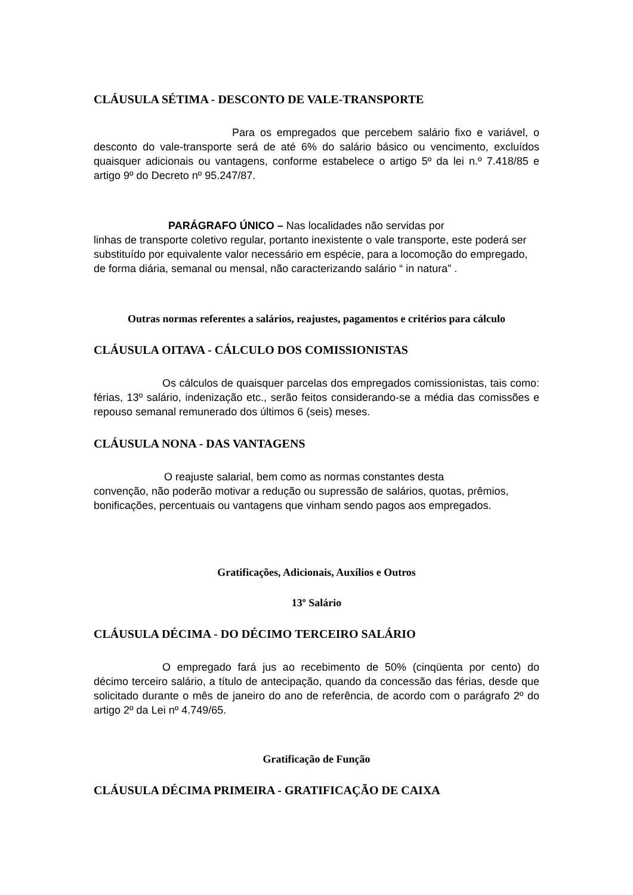CLÁUSULA SÉTIMA - DESCONTO DE VALE-TRANSPORTE
Para os empregados que percebem salário fixo e variável, o desconto do vale-transporte será de até 6% do salário básico ou vencimento, excluídos quaisquer adicionais ou vantagens, conforme estabelece o artigo 5º da lei n.º 7.418/85 e artigo 9º do Decreto nº 95.247/87.
PARÁGRAFO ÚNICO – Nas localidades não servidas por
linhas de transporte coletivo regular, portanto inexistente o vale transporte, este poderá ser substituído por equivalente valor necessário em espécie, para a locomoção do empregado, de forma diária, semanal ou mensal, não caracterizando salário “ in natura” .
Outras normas referentes a salários, reajustes, pagamentos e critérios para cálculo
CLÁUSULA OITAVA - CÁLCULO DOS COMISSIONISTAS
Os cálculos de quaisquer parcelas dos empregados comissionistas, tais como: férias, 13º salário, indenização etc., serão feitos considerando-se a média das comissões e repouso semanal remunerado dos últimos 6 (seis) meses.
CLÁUSULA NONA - DAS VANTAGENS
O reajuste salarial, bem como as normas constantes desta
convenção, não poderão motivar a redução ou supressão de salários, quotas, prêmios, bonificações, percentuais ou vantagens que vinham sendo pagos aos empregados.
Gratificações, Adicionais, Auxílios e Outros
13º Salário
CLÁUSULA DÉCIMA - DO DÉCIMO TERCEIRO SALÁRIO
O empregado fará jus ao recebimento de 50% (cinqüenta por cento) do décimo terceiro salário, a título de antecipação, quando da concessão das férias, desde que solicitado durante o mês de janeiro do ano de referência, de acordo com o parágrafo 2º do artigo 2º da Lei nº 4.749/65.
Gratificação de Função
CLÁUSULA DÉCIMA PRIMEIRA - GRATIFICAÇÃO DE CAIXA